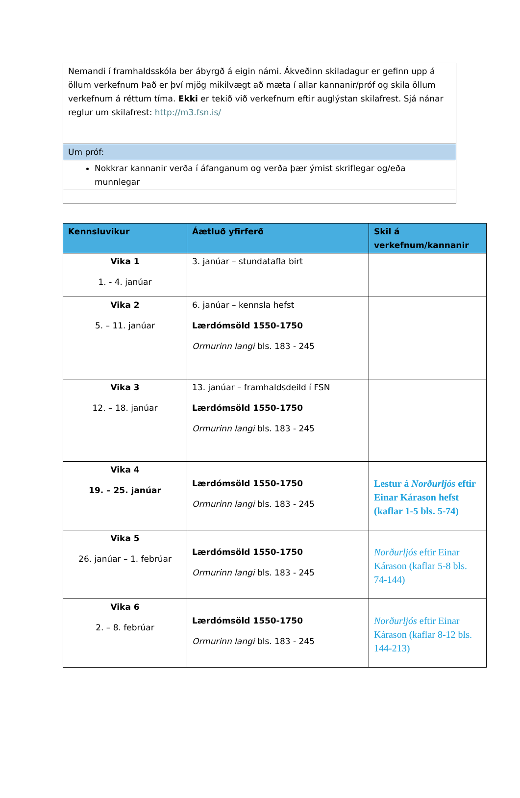| Nemandi í framhaldsskóla ber ábyrgð á eigin námi. Ákveðinn skiladagur er gefinn upp á öllum verkefnum Það er því mjög mikilvægt að mæta í allar kannanir/próf og skila öllum verkefnum á réttum tíma. Ekki er tekið við verkefnum eftir auglýstan skilafrest. Sjá nánar reglur um skilafrest: http://m3.fsn.is/ |
| Um próf: |
| Nokkrar kannanir verða í áfanganum og verða þær ýmist skriflegar og/eða munnlegar |
| Kennsluvikur | Áætluð yfirferð | Skil á verkefnum/kannanir |
| --- | --- | --- |
| Vika 1 1. - 4. janúar | 3. janúar – stundatafla birt | |
| Vika 2 5. – 11. janúar | 6. janúar – kennsla hefst Lærdómsöld 1550-1750 Ormurinn langi bls. 183 - 245 | |
| Vika 3 12. – 18. janúar | 13. janúar – framhaldsdeild í FSN Lærdómsöld 1550-1750 Ormurinn langi bls. 183 - 245 | |
| Vika 4 19. – 25. janúar | Lærdómsöld 1550-1750 Ormurinn langi bls. 183 - 245 | Lestur á Norðurljós eftir Einar Kárason hefst (kaflar 1-5 bls. 5-74) |
| Vika 5 26. janúar – 1. febrúar | Lærdómsöld 1550-1750 Ormurinn langi bls. 183 - 245 | Norðurljós eftir Einar Kárason (kaflar 5-8 bls. 74-144) |
| Vika 6 2. – 8. febrúar | Lærdómsöld 1550-1750 Ormurinn langi bls. 183 - 245 | Norðurljós eftir Einar Kárason (kaflar 8-12 bls. 144-213) |